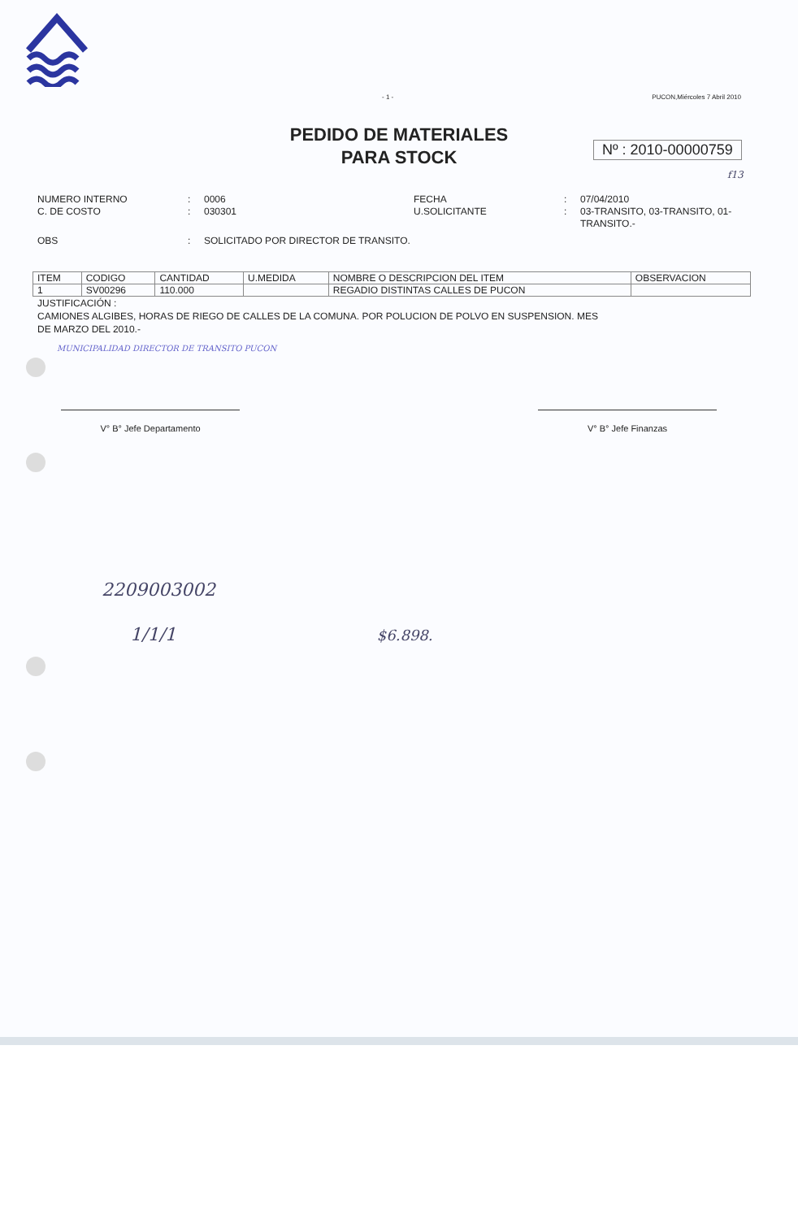- 1 - PUCON,Miércoles 7 Abril 2010
PEDIDO DE MATERIALES
PARA STOCK
Nº : 2010-00000759
f13
NUMERO INTERNO: 0006 FECHA: 07/04/2010 C. DE COSTO: 030301 U.SOLICITANTE: 03-TRANSITO, 03-TRANSITO, 01-TRANSITO.- OBS: SOLICITADO POR DIRECTOR DE TRANSITO.
| ITEM | CODIGO | CANTIDAD | U.MEDIDA | NOMBRE O DESCRIPCION DEL ITEM | OBSERVACION |
| --- | --- | --- | --- | --- | --- |
| 1 | SV00296 | 110.000 | | REGADIO DISTINTAS CALLES DE PUCON | |
JUSTIFICACIÓN :
CAMIONES ALGIBES, HORAS DE RIEGO DE CALLES DE LA COMUNA. POR POLUCION DE POLVO EN SUSPENSION. MES DE MARZO DEL 2010.-
MUNICIPALIDAD DIRECTOR DE TRANSITO PUCON
V° B° Jefe Departamento V° B° Jefe Finanzas
2209003002
1/1/1 $6.898.